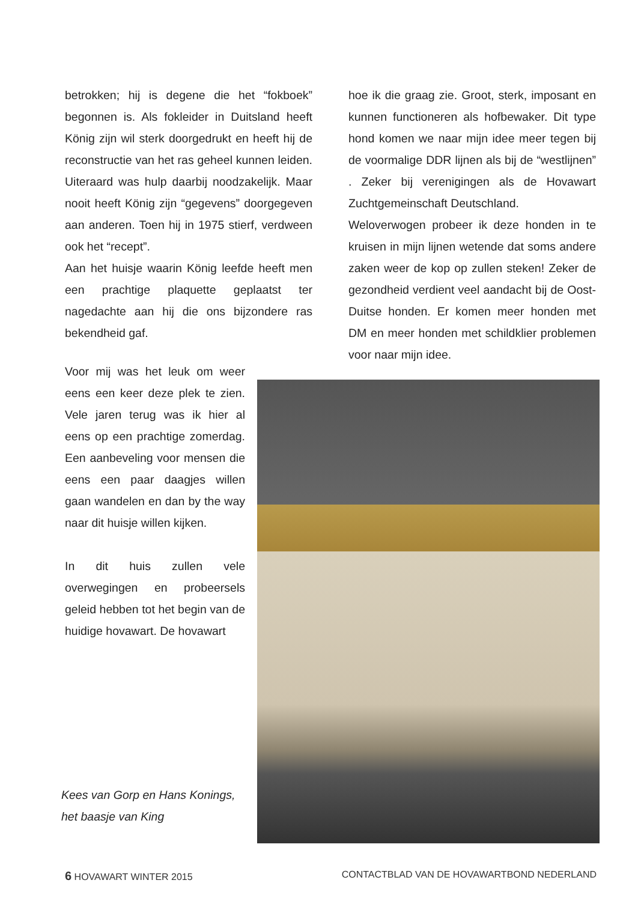betrokken; hij is degene die het “fokboek” begonnen is. Als fokleider in Duitsland heeft König zijn wil sterk doorgedrukt en heeft hij de reconstructie van het ras geheel kunnen leiden. Uiteraard was hulp daarbij noodzakelijk. Maar nooit heeft König zijn “gegevens” doorgegeven aan anderen. Toen hij in 1975 stierf, verdween ook het “recept”.
Aan het huisje waarin König leefde heeft men een prachtige plaquette geplaatst ter nagedachte aan hij die ons bijzondere ras bekendheid gaf.
hoe ik die graag zie. Groot, sterk, imposant en kunnen functioneren als hofbewaker. Dit type hond komen we naar mijn idee meer tegen bij de voormalige DDR lijnen als bij de “westlijnen” . Zeker bij verenigingen als de Hovawart Zuchtgemeinschaft Deutschland.
Weloverwogen probeer ik deze honden in te kruisen in mijn lijnen wetende dat soms andere zaken weer de kop op zullen steken! Zeker de gezondheid verdient veel aandacht bij de Oost-Duitse honden. Er komen meer honden met DM en meer honden met schildklier problemen voor naar mijn idee.
Voor mij was het leuk om weer eens een keer deze plek te zien. Vele jaren terug was ik hier al eens op een prachtige zomerdag. Een aanbeveling voor mensen die eens een paar daagjes willen gaan wandelen en dan by the way naar dit huisje willen kijken.
In dit huis zullen vele overwegingen en probeersels geleid hebben tot het begin van de huidige hovawart. De hovawart
Kees van Gorp en Hans Konings,
het baasje van King
6 HOVAWART WINTER 2015 CONTACTBLAD VAN DE HOVAWARTBOND NEDERLAND